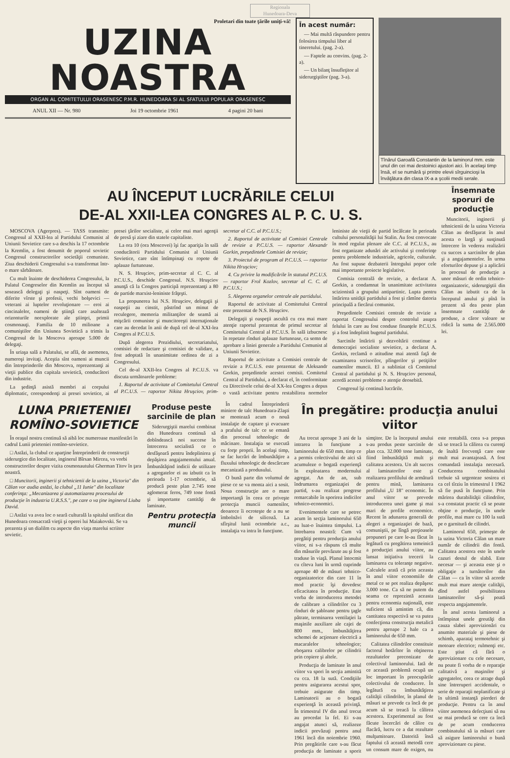Regionala
Hunedoara-Deva
Proletari din toate ţările uniţi-vă!
UZINA NOASTRA
ORGAN AL COMITETULUI ORASENESC P.M.R. HUNEDOARA SI AL SFATULUI POPULAR ORASENESC
ANUL XII — Nr. 980 Joi 19 octombrie 1961 4 pagini 20 bani
În acest număr:
— Mai multă răspundere pentru folosirea timpului liber al tineretului. (pag. 2-a).
— Faptele au convins. (pag. 2-a).
— Un bilanţ însufleţitor al siderurgiştilor (pag. 3-a).
Tînărul Garoafă Constantin de la laminorul mm. este unul din cei mai destoinici ajustori aici. În acelaşi timp însă, el se numără şi printre elevii sîrguincioşi la învăţătura din clasa IX-a a şcolii medii serale.
AU ÎNCEPUT LUCRĂRILE CELUI
DE-AL XXII-LEA CONGRES AL P. C. U. S.
MOSCOVA (Agerpres). — TASS transmite: Congresul al XXII-lea al Partidului Comunist al Uniunii Sovietice care s-a deschis la 17 octombrie la Kremlin, a fost denumit de poporul sovietic Congresul constructorilor societăţii comuniste. Ziua deschiderii Congresului s-a transformat într-o mare sărbătoare.
Cu mult înainte de deschiderea Congresului, la Palatul Congreselor din Kremlin au început să sosească delegaţi şi oaspeţi. Sînt oameni de diferite vîrste şi profesii, vechi bolşevici — veterani ai luptelor revoluţionare — eroi ai cincinalelor, oameni de ştiinţă care asaltează orizonturile neexplorate ale ştiinţei, primii cosmonauţi. Familia de 10 milioane a comuniştilor din Uniunea Sovietică a trimis la Congresul de la Moscova aproape 5.000 de delegaţi.
În uriaşa sală a Palatului, se află, de asemenea, numeroşi invitaţi. Aceştia sînt oameni ai muncii din întreprinderile din Moscova, reprezentanţi ai vieţii publice din capitala sovietică, conducători din industrie.
La şedinţă asistă membri ai corpului diplomatic, corespondenţi ai presei sovietice, ai presei ţărilor socialiste, ai celor mai mari agenţii de presă şi ziare din statele capitaliste.
La ora 10 (ora Moscovei) îşi fac apariţia în sală conducătorii Partidului Comunist al Uniunii Sovietice, care sînt întîmpinaţi cu ropote de aplauze furtunoase.
N. S. Hruşciov, prim-secretar al C. C. al P.C.U.S., deschide Congresul. N.S. Hruşciov anunţă că la Congres participă reprezentanţi a 80 de partide marxist-leniniste frăţeşti.
La propunerea lui N.S. Hruşciov, delegaţii şi oaspeţii au cinstit, păstrînd un minut de reculegere, memoria militanţilor de seamă ai mişcării comuniste şi muncitoreşti internaţionale care au decedat în anii de după cel de-al XXI-lea Congres al P.C.U.S.
După alegerea Prezidiului, secretariatului, comisiei de redactare şi comisiei de validare, a fost adoptată în unanimitate ordinea de zi a Congresului.
Cel de-al XXII-lea Congres al P.C.U.S. va discuta următoarele probleme:
1. Raportul de activitate al Comitetului Central al P.C.U.S. — raportor Nikita Hruşciov, prim-secretar al C.C. al P.C.U.S.;
2. Raportul de activitate al Comisiei Centrale de revizie a P.C.U.S. — raportor Alexandr Gorkin, preşedintele Comisiei de revizie;
3. Proiectul de program al P.C.U.S. — raportor Nikita Hruşciov;
4. Cu privire la modificările în statutul P.C.U.S. — raportor Frol Kozlov, secretar al C. C. al P.C.U.S.;
5. Alegerea organelor centrale ale partidului.
Raportul de activitate al Comitetului Central este prezentat de N.S. Hruşciov.
Delegaţii şi oaspeţii ascultă cu cea mai mare atenţie raportul prezentat de primul secretar al Comitetului Central al P.C.U.S. În sală izbucnesc în repetate rînduri aplauze furtunoase, ca semn de aprobare a liniei generale a Partidului Comunist al Uniunii Sovietice.
Raportul de activitate a Comisiei centrale de revizie a P.C.U.S. este prezentat de Aleksandr Gorkin, preşedintele acestei comisii. Comitetul Central al Partidului, a declarat el, în conformitate cu Directivele celui de-al XX-lea Congres a depus o vastă activitate pentru restabilirea normelor leniniste ale vieţii de partid încălcate în perioada cultului personalităţii lui Stalin. Au fost convocate în mod regulat plenare ale C.C. al P.C.U.S., au fost organizate adunări ale activului şi conferinţe pentru problemele industriale, agricole, culturale. Au fost supuse dezbaterii întregului popor cele mai importante proiecte legislative.
Comisia centrală de revizie, a declarat A. Gorkin, a condamnat în unanimitate activitatea scizionistă a grupului antipartinic. Lupta pentru întărirea unităţii partidului a fost şi rămîne datoria principală a fiecărui comunist.
Preşedintele Comisiei centrale de revizie a raportat Congresului despre controlul asupra felului în care au fost conduse finanţele P.C.U.S. şi a fost îndeplinit bugetul partidului.
Sarcinile întăririi şi dezvoltării continue a democraţiei socialiste sovietice, a declarat A. Gorkin, reclamă o atitudine mai atentă faţă de examinarea scrisorilor, plîngerilor şi petiţiilor oamenilor muncii. El a subliniat că Comitetul Central al partidului şi N. S. Hruşciov personal, acordă acestei probleme o atenţie deosebită.
Congresul îşi continuă lucrările.
Însemnate sporuri de producţie
Muncitorii, inginerii şi tehnicienii de la uzina Victoria Călan au desfăşurat în anul acesta o largă şi susţinută întrecere în vederea realizării cu succes a sarcinilor de plan şi a angajamentelor. În urma eforturilor depuse şi a aplicării în procesul de producţie a unor măsuri de ordin tehnico-organizatoric, siderurgiştii din Călan au izbutit ca de la începutul anului şi pînă în prezent să dea peste plan însemnate cantităţi de produse, a căror valoare se ridică la suma de 2.565.000 lei.
LUNA PRIETENIEI ROMÎNO-SOVIETICE
În oraşul nostru continuă să aibă loc numeroase manifestări în cadrul Lunii prieteniei romîno-sovietice.
□ Astăzi, la clubul ce aparţine Întreprinderii de construcţii siderurgice din localitate, inginerul Bîrsan Mircea, va vorbi constructorilor despre vizita cosmonautului Gherman Titov în ţara noastră.
□ Muncitorii, inginerii şi tehnicienii de la uzina „Victoria" din Călan vor audia astăzi, la clubul „11 Iunie" din localitate conferinţa: „Mecanizarea şi automatizarea procesului de producţie în industria U.R.S.S.", pe care o va ţine inginerul Liuba David.
□ Astăzi va avea loc o seară culturală la spitalul unificat din Hunedoara consacrată vieţii şi operei lui Maiakovski. Se va prezenta şi un dialilm cu aspecte din viaţa marelui scriitor sovietic.
Produse peste sarcinile de plan
Siderurgiştii marelui combinat din Hunedoara continuă să dobîndească noi succese în întrecerea socialistă ce o desfăşoară pentru îndeplinirea şi depăşirea angajamentului anual. Îmbunătăţind indicii de utilizare a agregatelor ei au izbutit ca în perioada 1-17 octombrie, să producă peste plan 2.745 tone aglomerat feros, 749 tone fontă şi importante cantităţi de laminate.
Pentru protecţia muncii
În cadrul Întreprinderii miniere de talc Hunedoara-Zlaşti se montează acum o nouă instalaţie de captare şi evacuare a prafului de talc ce se emană din procesul tehnologic de măcinare. Instalaţia se execută cu forţe proprii. În acelaşi timp, se fac lucrări de îmbunătăţire a fluxului tehnologic de descărcare mecanizată a produsului.
O bună parte din volumul de piese ce se va monta aici a sosit. Noua construcţie are o mare importanţă în ceea ce priveşte protecţia muncii oamenilor, deoarece îi ocroteşte de a nu se îmbolnăvi de silicoză. La sfîrşitul lunii octombrie a.c., instalaţia va intra în funcţiune.
În pregătire: producţia anului viitor
Au trecut aproape 3 ani de la intrarea în funcţiune a laminorului de 650 mm. timp ce a permis colectivului de aici să acumuleze o bogată experienţă în exploatarea modernului agregat. An de an, sub îndrumarea organizaţiei de partid, s-au realizat progrese remarcabile în sporirea indicilor tehnico-economici.
Evenimentele care se petrec acum în secţia laminorului 650 au luat-o înaintea timpului. La întrebarea noastră: Cum vă pregătiţi pentru producţia anului viitor, ni s-a răspuns că multe din măsurile prevăzute au şi fost traduse în viaţă. Planul întocmit cu cîteva luni în urmă cuprinde aproape 40 de măsuri tehnico-organizatorice din care 11 în mod practic îşi dovedesc eficacitatea în producţie. Este vorba de introducerea metodei de calibrare a cilindrilor cu 3 rînduri de şabloane pentru ţagle pătrate, terminarea ventilaţiei la maşinile auxiliare ale cajei de 800 mm., îmbunătăţirea schemei de acţionare electrică a macaralelor tehnologice; eboşarea calibrelor pe cilindrii prin copiere şi altele.
Producţia de laminate în anul viitor va spori în secţia amintită cu cca. 18 la sută. Condiţiile pentru asigurarea acestui spor, trebuie asigurate din timp. Laminatorii au o bogată experienţă în această privinţă. În trimestrul IV din anul trecut au procedat la fel. Ei s-au angajat atunci să, realizeze indicii prevăzuţi pentru anul 1961 încă din noiembrie 1960. Prin pregătirile care s-au făcut producţia de laminate a sporit simţitor. De la începutul anului s-au produs peste sarcinile de plan cca. 32.000 tone laminate, fiind îmbunătăţită mult şi calitatea acestora. Un alt succes al laminatorilor este şi realizarea profilului de armătură pentru mină, laminarea profilului „U 18" economic. În anul viitor se prevede introducerea unei game şi mai mari de profile economice. Recent în adunarea generală de alegeri a organizaţiei de bază, comuniştii, pe lîngă preţioasele propuneri pe care le-au făcut în legătură cu pregătirea temeinică a producţiei anului viitor, au lansat iniţiativa trecerii la laminarea cu toleranţe negative. Calculele arată că prin aceasta în anul viitor economiile de metal ce se pot realiza depăşesc 3.000 tone. Ca să ne putem da seama ce reprezintă aceasta pentru economia naţională, este suficient să amintim că, din cantitatea respectivă se va putea confecţiona construcţia metalică pentru aproape 2 hale ca a laminorului de 650 mm.
Calitatea cilindrilor constituie factorul hotărîtor în obţinerea rezultatelor preconizate de colectivul laminorului. Iată de ce această problemă ocupă un loc important în preocupările colectivului de conducere. În legătură cu îmbunătăţirea calităţii cilindrilor, în planul de măsuri se prevede ca încă de pe acum să se treacă la călirea acestora. Experimental au fost făcute încercări de călire cu flacără, lucru ce a dat rezultate mulţumitoare. Datorită însă faptului că această metodă cere un consum mare de oxigen, nu este rentabilă. ceea s-a propus să se treacă la călirea cu curenţi de înaltă frecvenţă care este mult mai avantajoasă. A fost comandată instalaţia necesară. Conducerea combinatului trebuie să urgenteze sosirea ei ca cel tîrziu în trimestrul I 1962 să fie pusă în funcţiune. Prin mărirea durabilităţii cilindrilor, s-a constatat practic că se poate obţine o producţie, în unele profile, mai mare cu 100 la sută pe o garnitură de cilindri.
Laminorul 650, primeşte de la uzina Victoria Călan un mare număr de cilindrii din fontă. Calitatea acestora este în unele cazuri destul de slabă. Este necesar — şi aceasta este şi o obligaţie a turnătorilor din Călan — ca în viitor să acorde mult mai mare atenţie calităţii, dînd astfel posibilitatea laminatorilor să-şi poată respecta angajamentele.
În anul acesta laminorul a întîmpinat unele greutăţi din cauza slabei aprovizionări cu anumite materiale şi piese de schimb, aparataj termotehnic şi motoare electrice; rulmenţi etc. Este ştiut că fără o aprovizionare cu cele necesare, nu poate fi vorba de o reparaţie calitativă a maşinilor şi agregatelor, ceea ce atrage după sine întreruperi accidentale, o serie de reparaţii neplanificate şi în ultimă instanţă pierderi de producţie. Pentru ca în anul viitor asemenea defecţiuni să nu se mai producă se cere ca încă de pe acum conducerea combinatului să ia măsuri care să asigure laminorului o bună aprovizionare cu piese.